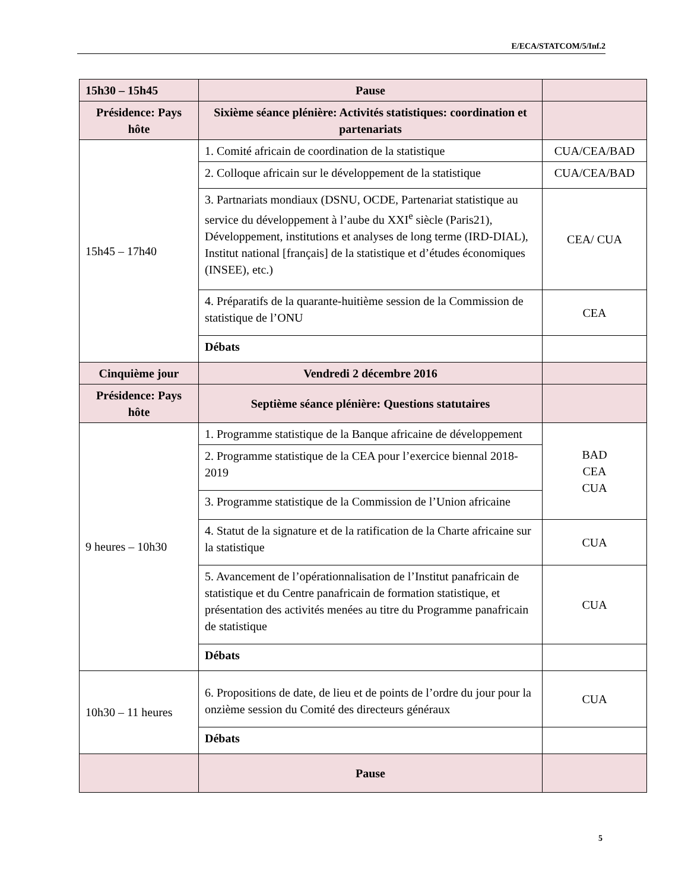E/ECA/STATCOM/5/Inf.2
| 15h30 – 15h45 | Pause | |
| Présidence: Pays hôte | Sixième séance plénière: Activités statistiques: coordination et partenariats | |
| 15h45 – 17h40 | 1. Comité africain de coordination de la statistique | CUA/CEA/BAD |
| | 2. Colloque africain sur le développement de la statistique | CUA/CEA/BAD |
| | 3. Partnariats mondiaux (DSNU, OCDE, Partenariat statistique au service du développement à l’aube du XXI<sup>e</sup> siècle (Paris21), Développement, institutions et analyses de long terme (IRD-DIAL), Institut national [français] de la statistique et d’études économiques (INSEE), etc.) | CEA/ CUA |
| | 4. Préparatifs de la quarante-huitième session de la Commission de statistique de l’ONU | CEA |
| | Débats | |
| Cinquième jour | Vendredi 2 décembre 2016 | |
| Présidence: Pays hôte | Septième séance plénière: Questions statutaires | |
| 9 heures – 10h30 | 1. Programme statistique de la Banque africaine de développement | BAD CEA CUA |
| | 2. Programme statistique de la CEA pour l’exercice biennal 2018-2019 | |
| | 3. Programme statistique de la Commission de l’Union africaine | |
| | 4. Statut de la signature et de la ratification de la Charte africaine sur la statistique | CUA |
| | 5. Avancement de l’opérationnalisation de l’Institut panafricain de statistique et du Centre panafricain de formation statistique, et présentation des activités menées au titre du Programme panafricain de statistique | CUA |
| | Débats | |
| 10h30 – 11 heures | 6. Propositions de date, de lieu et de points de l’ordre du jour pour la onzième session du Comité des directeurs généraux | CUA |
| | Débats | |
| | Pause | |
5